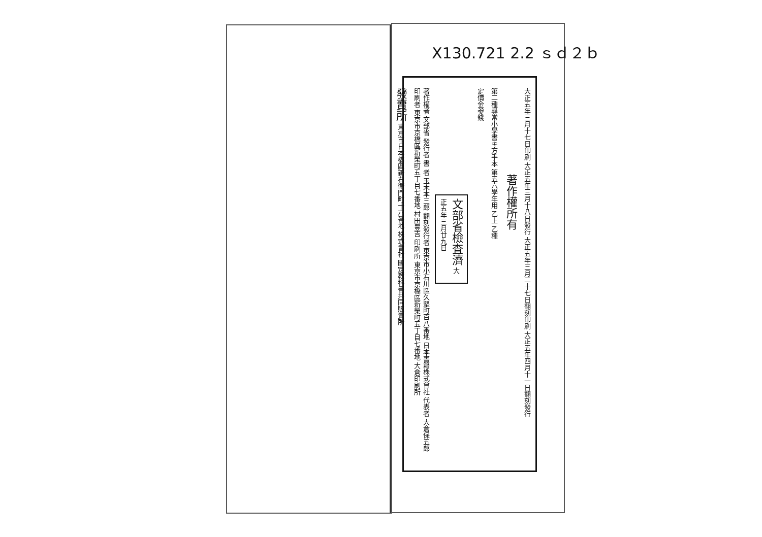X130.721 2.2 ｓｄ２ｂ
大正五年三月十七日印刷 大正五年三月十八日發行 大正五年三月二十七日翻刻印刷 大正五年四月十一日翻刻發行
著作權所有
第二種尋常小學書キ方手本 第五六學年用 乙上 乙種
定價金参錢
文部省檢査濟 大正五年三月廿九日
著作權者 文部省 發行者 書 者 玉木本三郎 翻刻發行者 東京市小石川區久堅町百八番地 日本書籍株式會社 代表者 大倉保五郎 印刷者 東京市京橋區新榮町五丁目七番地 村田豊吉 印刷所 東京市京橋區新榮町五丁目七番地 大倉印刷所
發賣所 東京市日本橋區新右衛門町十六番地 株式會社 國定教科書共同販賣所